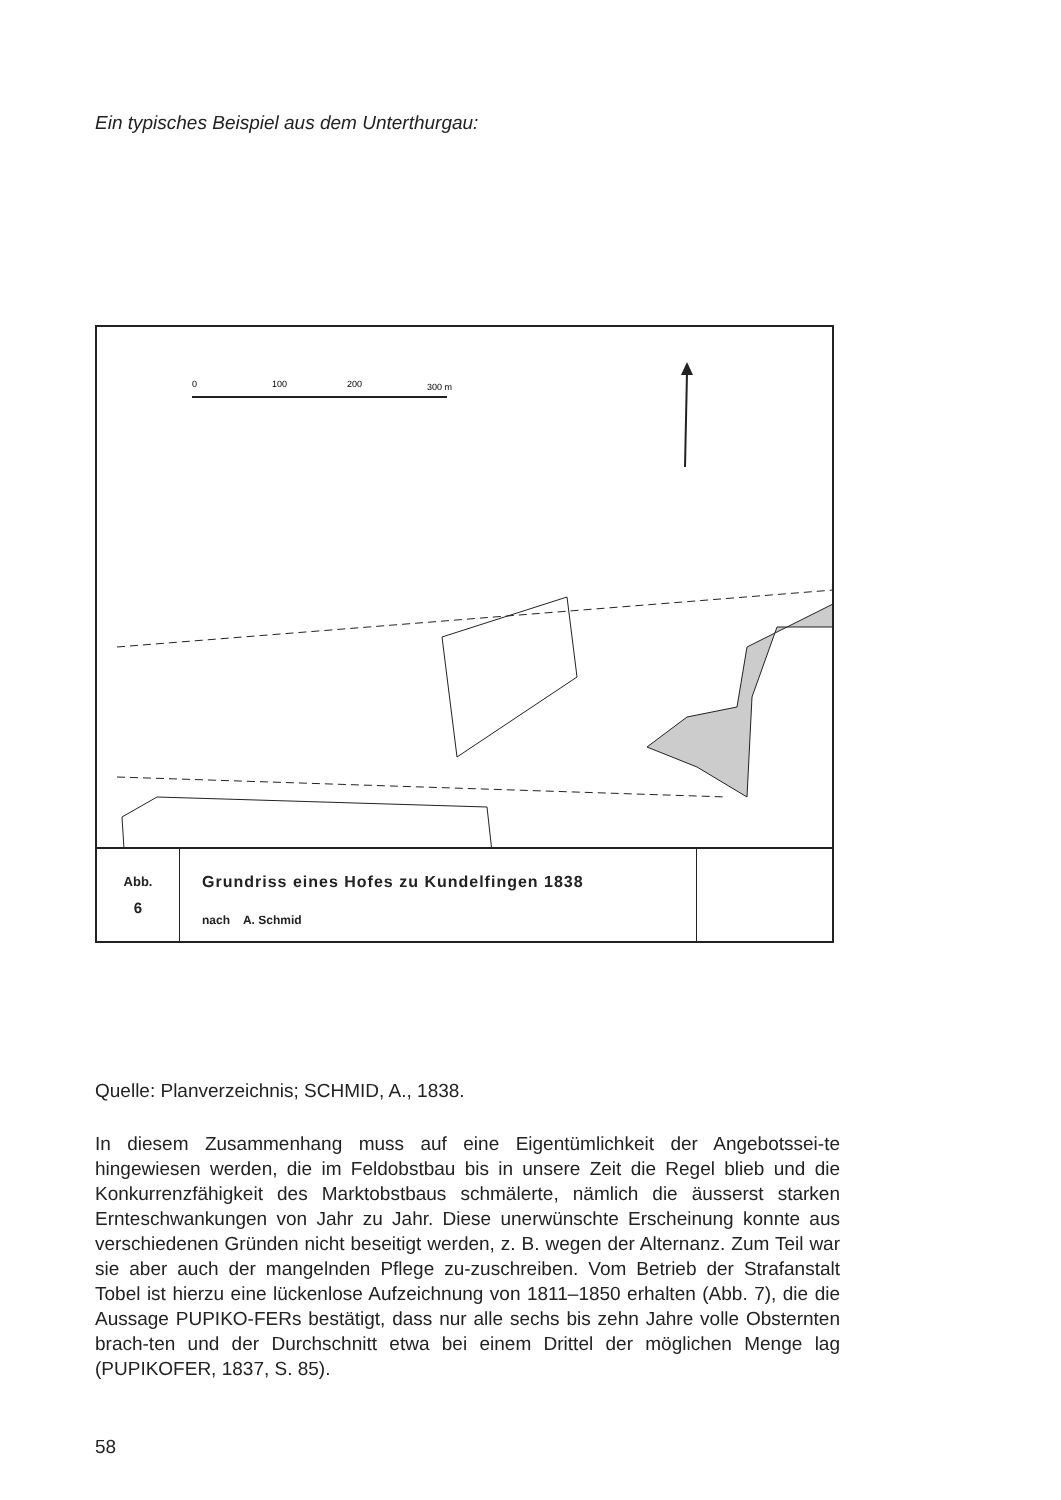Ein typisches Beispiel aus dem Unterthurgau:
0
100
200
300 m
Abb.
6
Grundriss eines Hofes zu Kundelfingen 1838
nach A. Schmid
Quelle: Planverzeichnis; SCHMID, A., 1838.
In diesem Zusammenhang muss auf eine Eigentümlichkeit der Angebotssei-te hingewiesen werden, die im Feldobstbau bis in unsere Zeit die Regel blieb und die Konkurrenzfähigkeit des Marktobstbaus schmälerte, nämlich die äusserst starken Ernteschwankungen von Jahr zu Jahr. Diese unerwünschte Erscheinung konnte aus verschiedenen Gründen nicht beseitigt werden, z. B. wegen der Alternanz. Zum Teil war sie aber auch der mangelnden Pflege zu-zuschreiben. Vom Betrieb der Strafanstalt Tobel ist hierzu eine lückenlose Aufzeichnung von 1811–1850 erhalten (Abb. 7), die die Aussage PUPIKO-FERs bestätigt, dass nur alle sechs bis zehn Jahre volle Obsternten brach-ten und der Durchschnitt etwa bei einem Drittel der möglichen Menge lag (PUPIKOFER, 1837, S. 85).
58